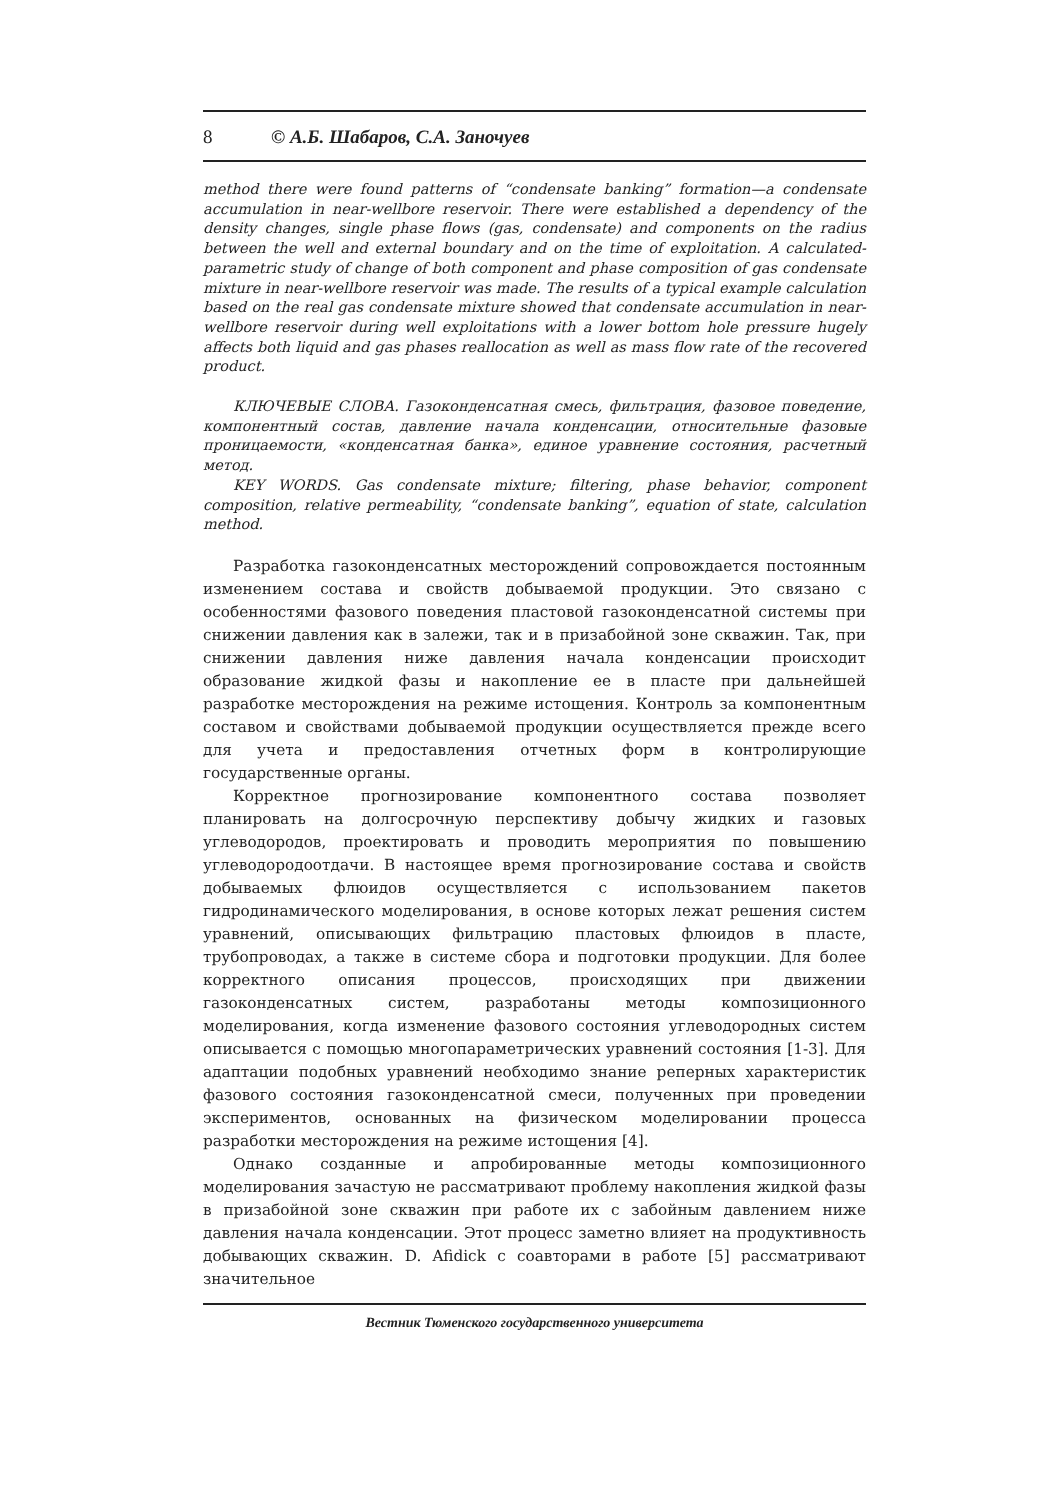8 © А.Б. Шабаров, С.А. Заночуев
method there were found patterns of “condensate banking” formation—a condensate accumulation in near-wellbore reservoir. There were established a dependency of the density changes, single phase flows (gas, condensate) and components on the radius between the well and external boundary and on the time of exploitation. A calculated-parametric study of change of both component and phase composition of gas condensate mixture in near-wellbore reservoir was made. The results of a typical example calculation based on the real gas condensate mixture showed that condensate accumulation in near-wellbore reservoir during well exploitations with a lower bottom hole pressure hugely affects both liquid and gas phases reallocation as well as mass flow rate of the recovered product.
КЛЮЧЕВЫЕ СЛОВА. Газоконденсатная смесь, фильтрация, фазовое поведение, компонентный состав, давление начала конденсации, относительные фазовые проницаемости, «конденсатная банка», единое уравнение состояния, расчетный метод.
KEY WORDS. Gas condensate mixture; filtering, phase behavior, component composition, relative permeability, “condensate banking”, equation of state, calculation method.
Разработка газоконденсатных месторождений сопровождается постоянным изменением состава и свойств добываемой продукции. Это связано с особенностями фазового поведения пластовой газоконденсатной системы при снижении давления как в залежи, так и в призабойной зоне скважин. Так, при снижении давления ниже давления начала конденсации происходит образование жидкой фазы и накопление ее в пласте при дальнейшей разработке месторождения на режиме истощения. Контроль за компонентным составом и свойствами добываемой продукции осуществляется прежде всего для учета и предоставления отчетных форм в контролирующие государственные органы.
Корректное прогнозирование компонентного состава позволяет планировать на долгосрочную перспективу добычу жидких и газовых углеводородов, проектировать и проводить мероприятия по повышению углеводородоотдачи. В настоящее время прогнозирование состава и свойств добываемых флюидов осуществляется с использованием пакетов гидродинамического моделирования, в основе которых лежат решения систем уравнений, описывающих фильтрацию пластовых флюидов в пласте, трубопроводах, а также в системе сбора и подготовки продукции. Для более корректного описания процессов, происходящих при движении газоконденсатных систем, разработаны методы композиционного моделирования, когда изменение фазового состояния углеводородных систем описывается с помощью многопараметрических уравнений состояния [1-3]. Для адаптации подобных уравнений необходимо знание реперных характеристик фазового состояния газоконденсатной смеси, полученных при проведении экспериментов, основанных на физическом моделировании процесса разработки месторождения на режиме истощения [4].
Однако созданные и апробированные методы композиционного моделирования зачастую не рассматривают проблему накопления жидкой фазы в призабойной зоне скважин при работе их с забойным давлением ниже давления начала конденсации. Этот процесс заметно влияет на продуктивность добывающих скважин. D. Afidick с соавторами в работе [5] рассматривают значительное
Вестник Тюменского государственного университета